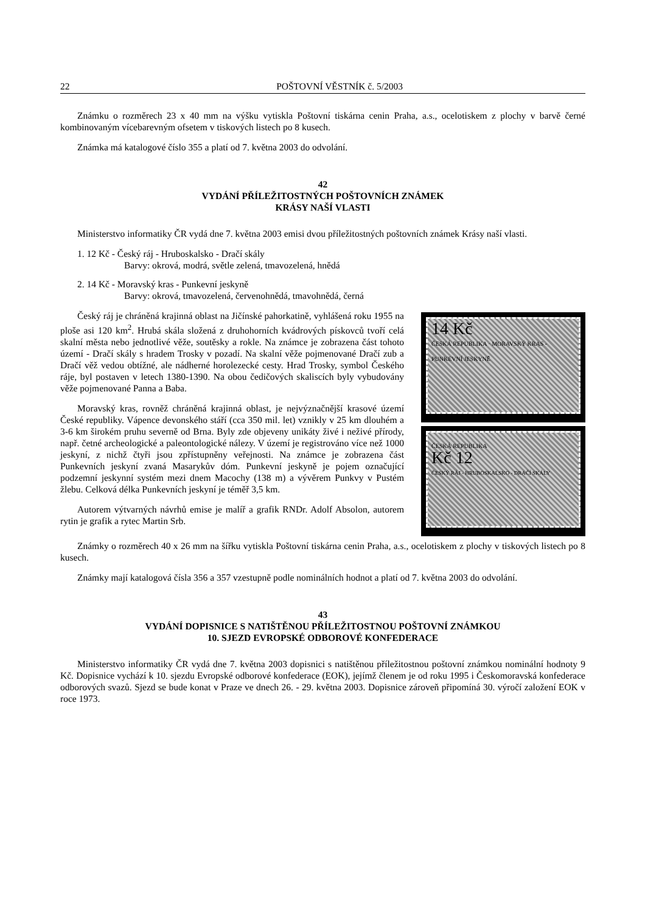22 POŠTOVNÍ VĚSTNÍK č. 5/2003
Známku o rozměrech 23 x 40 mm na výšku vytiskla Poštovní tiskárna cenin Praha, a.s., ocelotiskem z plochy v barvě černé kombinovaným vícebarevným ofsetem v tiskových listech po 8 kusech.
Známka má katalogové číslo 355 a platí od 7. května 2003 do odvolání.
42
VYDÁNÍ PŘÍLEŽITOSTNÝCH POŠTOVNÍCH ZNÁMEK
KRÁSY NAŠÍ VLASTI
Ministerstvo informatiky ČR vydá dne 7. května 2003 emisi dvou příležitostných poštovních známek Krásy naší vlasti.
1. 12 Kč - Český ráj - Hruboskalsko - Dračí skály
Barvy: okrová, modrá, světle zelená, tmavozelená, hnědá
2. 14 Kč - Moravský kras - Punkevní jeskyně
Barvy: okrová, tmavozelená, červenohnědá, tmavohnědá, černá
Český ráj je chráněná krajinná oblast na Jičínské pahorkatině, vyhlášená roku 1955 na ploše asi 120 km<sup>2</sup>. Hrubá skála složená z druhohorních kvádrových pískovců tvoří celá skalní města nebo jednotlivé věže, soutěsky a rokle. Na známce je zobrazena část tohoto území - Dračí skály s hradem Trosky v pozadí. Na skalní věže pojmenované Dračí zub a Dračí věž vedou obtížné, ale nádherné horolezecké cesty. Hrad Trosky, symbol Českého ráje, byl postaven v letech 1380-1390. Na obou čedičových skaliscích byly vybudovány věže pojmenované Panna a Baba.
Moravský kras, rovněž chráněná krajinná oblast, je nejvýznačnější krasové území České republiky. Vápence devonského stáří (cca 350 mil. let) vznikly v 25 km dlouhém a 3-6 km širokém pruhu severně od Brna. Byly zde objeveny unikáty živé i neživé přírody, např. četné archeologické a paleontologické nálezy. V území je registrováno více než 1000 jeskyní, z nichž čtyři jsou zpřístupněny veřejnosti. Na známce je zobrazena část Punkevních jeskyní zvaná Masarykův dóm. Punkevní jeskyně je pojem označující podzemní jeskynní systém mezi dnem Macochy (138 m) a vývěrem Punkvy v Pustém žlebu. Celková délka Punkevních jeskyní je téměř 3,5 km.
Autorem výtvarných návrhů emise je malíř a grafik RNDr. Adolf Absolon, autorem rytin je grafik a rytec Martin Srb.
14 Kč
ČESKÁ REPUBLIKA · MORAVSKÝ KRAS - PUNKEVNÍ JESKYNĚ
ČESKÁ REPUBLIKA
Kč 12
ČESKÝ RÁJ - HRUBOSKALSKO - DRAČÍ SKÁLY
Známky o rozměrech 40 x 26 mm na šířku vytiskla Poštovní tiskárna cenin Praha, a.s., ocelotiskem z plochy v tiskových listech po 8 kusech.
Známky mají katalogová čísla 356 a 357 vzestupně podle nominálních hodnot a platí od 7. května 2003 do odvolání.
43
VYDÁNÍ DOPISNICE S NATIŠTĚNOU PŘÍLEŽITOSTNOU POŠTOVNÍ ZNÁMKOU
10. SJEZD EVROPSKÉ ODBOROVÉ KONFEDERACE
Ministerstvo informatiky ČR vydá dne 7. května 2003 dopisnici s natištěnou příležitostnou poštovní známkou nominální hodnoty 9 Kč. Dopisnice vychází k 10. sjezdu Evropské odborové konfederace (EOK), jejímž členem je od roku 1995 i Českomoravská konfederace odborových svazů. Sjezd se bude konat v Praze ve dnech 26. - 29. května 2003. Dopisnice zároveň připomíná 30. výročí založení EOK v roce 1973.